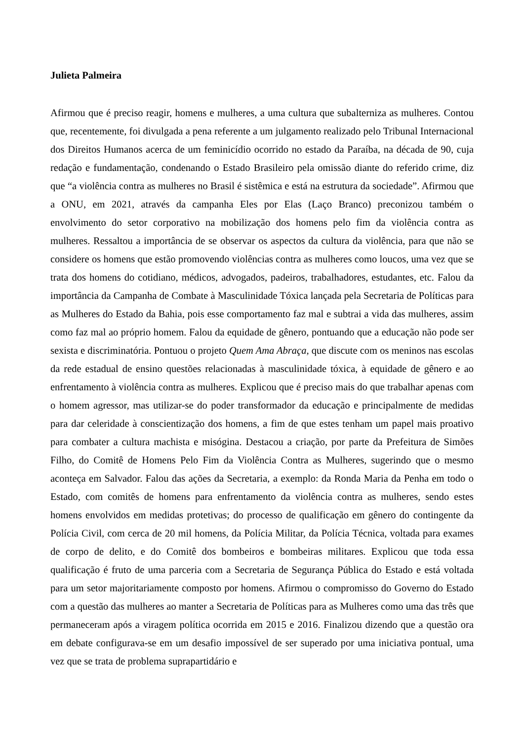Julieta Palmeira
Afirmou que é preciso reagir, homens e mulheres, a uma cultura que subalterniza as mulheres. Contou que, recentemente, foi divulgada a pena referente a um julgamento realizado pelo Tribunal Internacional dos Direitos Humanos acerca de um feminicídio ocorrido no estado da Paraíba, na década de 90, cuja redação e fundamentação, condenando o Estado Brasileiro pela omissão diante do referido crime, diz que “a violência contra as mulheres no Brasil é sistêmica e está na estrutura da sociedade”. Afirmou que a ONU, em 2021, através da campanha Eles por Elas (Laço Branco) preconizou também o envolvimento do setor corporativo na mobilização dos homens pelo fim da violência contra as mulheres. Ressaltou a importância de se observar os aspectos da cultura da violência, para que não se considere os homens que estão promovendo violências contra as mulheres como loucos, uma vez que se trata dos homens do cotidiano, médicos, advogados, padeiros, trabalhadores, estudantes, etc. Falou da importância da Campanha de Combate à Masculinidade Tóxica lançada pela Secretaria de Políticas para as Mulheres do Estado da Bahia, pois esse comportamento faz mal e subtrai a vida das mulheres, assim como faz mal ao próprio homem. Falou da equidade de gênero, pontuando que a educação não pode ser sexista e discriminatória. Pontuou o projeto Quem Ama Abraça, que discute com os meninos nas escolas da rede estadual de ensino questões relacionadas à masculinidade tóxica, à equidade de gênero e ao enfrentamento à violência contra as mulheres. Explicou que é preciso mais do que trabalhar apenas com o homem agressor, mas utilizar-se do poder transformador da educação e principalmente de medidas para dar celeridade à conscientização dos homens, a fim de que estes tenham um papel mais proativo para combater a cultura machista e misógina. Destacou a criação, por parte da Prefeitura de Simões Filho, do Comitê de Homens Pelo Fim da Violência Contra as Mulheres, sugerindo que o mesmo aconteça em Salvador. Falou das ações da Secretaria, a exemplo: da Ronda Maria da Penha em todo o Estado, com comitês de homens para enfrentamento da violência contra as mulheres, sendo estes homens envolvidos em medidas protetivas; do processo de qualificação em gênero do contingente da Polícia Civil, com cerca de 20 mil homens, da Polícia Militar, da Polícia Técnica, voltada para exames de corpo de delito, e do Comitê dos bombeiros e bombeiras militares. Explicou que toda essa qualificação é fruto de uma parceria com a Secretaria de Segurança Pública do Estado e está voltada para um setor majoritariamente composto por homens. Afirmou o compromisso do Governo do Estado com a questão das mulheres ao manter a Secretaria de Políticas para as Mulheres como uma das três que permaneceram após a viragem política ocorrida em 2015 e 2016. Finalizou dizendo que a questão ora em debate configurava-se em um desafio impossível de ser superado por uma iniciativa pontual, uma vez que se trata de problema suprapartidário e